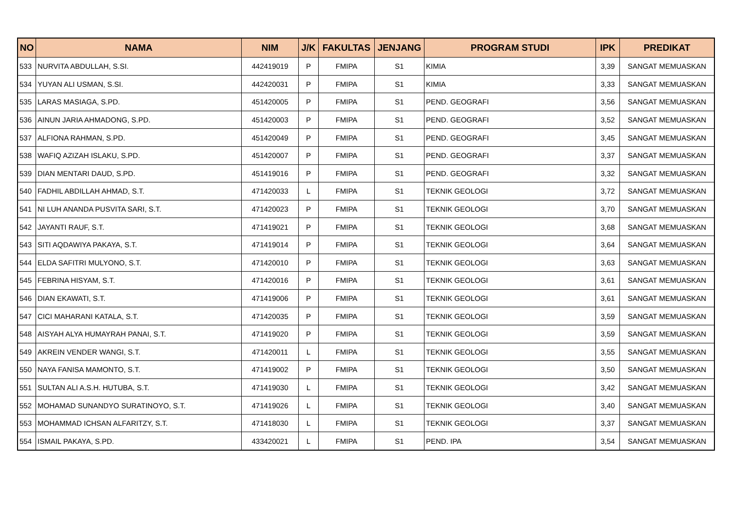| NO | NAMA | NIM | J/K | FAKULTAS | JENJANG | PROGRAM STUDI | IPK | PREDIKAT |
| --- | --- | --- | --- | --- | --- | --- | --- | --- |
| 533 | NURVITA ABDULLAH, S.SI. | 442419019 | P | FMIPA | S1 | KIMIA | 3,39 | SANGAT MEMUASKAN |
| 534 | YUYAN ALI USMAN, S.SI. | 442420031 | P | FMIPA | S1 | KIMIA | 3,33 | SANGAT MEMUASKAN |
| 535 | LARAS MASIAGA, S.PD. | 451420005 | P | FMIPA | S1 | PEND. GEOGRAFI | 3,56 | SANGAT MEMUASKAN |
| 536 | AINUN JARIA AHMADONG, S.PD. | 451420003 | P | FMIPA | S1 | PEND. GEOGRAFI | 3,52 | SANGAT MEMUASKAN |
| 537 | ALFIONA RAHMAN, S.PD. | 451420049 | P | FMIPA | S1 | PEND. GEOGRAFI | 3,45 | SANGAT MEMUASKAN |
| 538 | WAFIQ AZIZAH ISLAKU, S.PD. | 451420007 | P | FMIPA | S1 | PEND. GEOGRAFI | 3,37 | SANGAT MEMUASKAN |
| 539 | DIAN MENTARI DAUD, S.PD. | 451419016 | P | FMIPA | S1 | PEND. GEOGRAFI | 3,32 | SANGAT MEMUASKAN |
| 540 | FADHIL ABDILLAH AHMAD, S.T. | 471420033 | L | FMIPA | S1 | TEKNIK GEOLOGI | 3,72 | SANGAT MEMUASKAN |
| 541 | NI LUH ANANDA PUSVITA SARI, S.T. | 471420023 | P | FMIPA | S1 | TEKNIK GEOLOGI | 3,70 | SANGAT MEMUASKAN |
| 542 | JAYANTI RAUF, S.T. | 471419021 | P | FMIPA | S1 | TEKNIK GEOLOGI | 3,68 | SANGAT MEMUASKAN |
| 543 | SITI AQDAWIYA PAKAYA, S.T. | 471419014 | P | FMIPA | S1 | TEKNIK GEOLOGI | 3,64 | SANGAT MEMUASKAN |
| 544 | ELDA SAFITRI MULYONO, S.T. | 471420010 | P | FMIPA | S1 | TEKNIK GEOLOGI | 3,63 | SANGAT MEMUASKAN |
| 545 | FEBRINA HISYAM, S.T. | 471420016 | P | FMIPA | S1 | TEKNIK GEOLOGI | 3,61 | SANGAT MEMUASKAN |
| 546 | DIAN EKAWATI, S.T. | 471419006 | P | FMIPA | S1 | TEKNIK GEOLOGI | 3,61 | SANGAT MEMUASKAN |
| 547 | CICI MAHARANI KATALA, S.T. | 471420035 | P | FMIPA | S1 | TEKNIK GEOLOGI | 3,59 | SANGAT MEMUASKAN |
| 548 | AISYAH ALYA HUMAYRAH PANAI, S.T. | 471419020 | P | FMIPA | S1 | TEKNIK GEOLOGI | 3,59 | SANGAT MEMUASKAN |
| 549 | AKREIN VENDER WANGI, S.T. | 471420011 | L | FMIPA | S1 | TEKNIK GEOLOGI | 3,55 | SANGAT MEMUASKAN |
| 550 | NAYA FANISA MAMONTO, S.T. | 471419002 | P | FMIPA | S1 | TEKNIK GEOLOGI | 3,50 | SANGAT MEMUASKAN |
| 551 | SULTAN ALI A.S.H. HUTUBA, S.T. | 471419030 | L | FMIPA | S1 | TEKNIK GEOLOGI | 3,42 | SANGAT MEMUASKAN |
| 552 | MOHAMAD SUNANDYO SURATINOYO, S.T. | 471419026 | L | FMIPA | S1 | TEKNIK GEOLOGI | 3,40 | SANGAT MEMUASKAN |
| 553 | MOHAMMAD ICHSAN ALFARITZY, S.T. | 471418030 | L | FMIPA | S1 | TEKNIK GEOLOGI | 3,37 | SANGAT MEMUASKAN |
| 554 | ISMAIL PAKAYA, S.PD. | 433420021 | L | FMIPA | S1 | PEND. IPA | 3,54 | SANGAT MEMUASKAN |